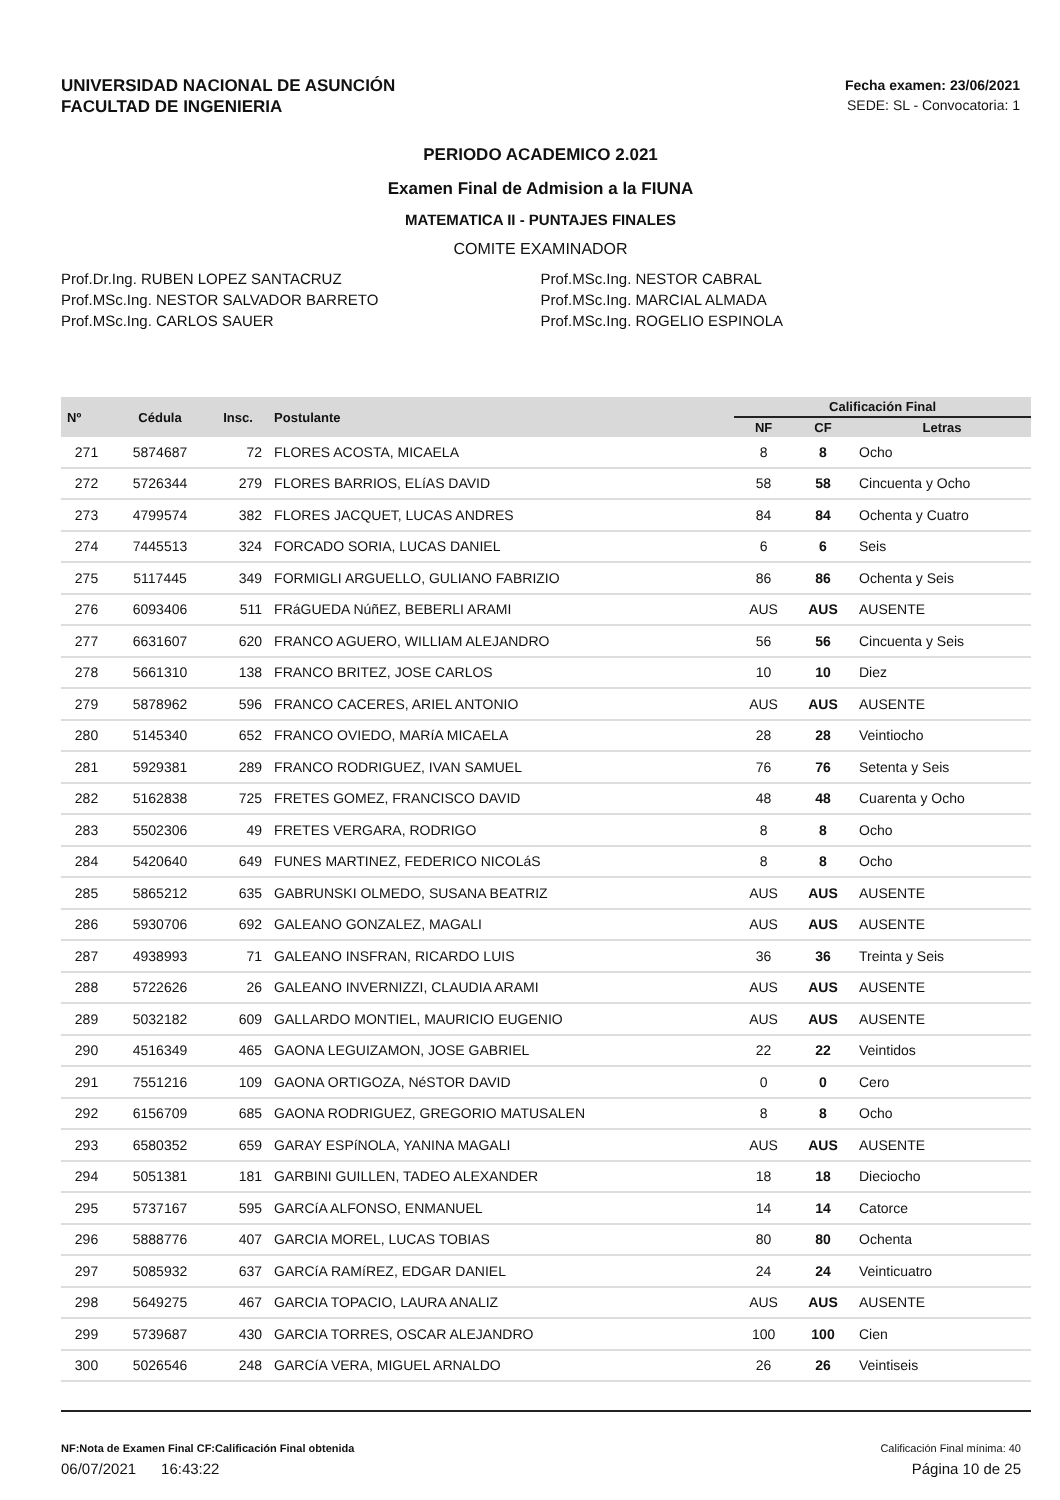UNIVERSIDAD NACIONAL DE ASUNCIÓN
FACULTAD DE INGENIERIA
Fecha examen: 23/06/2021
SEDE: SL - Convocatoria: 1
PERIODO ACADEMICO 2.021
Examen Final de Admision a la FIUNA
MATEMATICA II - PUNTAJES FINALES
COMITE EXAMINADOR
Prof.Dr.Ing. RUBEN LOPEZ SANTACRUZ
Prof.MSc.Ing. NESTOR SALVADOR BARRETO
Prof.MSc.Ing. CARLOS SAUER
Prof.MSc.Ing. NESTOR CABRAL
Prof.MSc.Ing. MARCIAL ALMADA
Prof.MSc.Ing. ROGELIO ESPINOLA
| Nº | Cédula | Insc. | Postulante | Calificación Final | | |
| --- | --- | --- | --- | --- | --- | --- |
| | | | | NF | CF | Letras |
| 271 | 5874687 | 72 | FLORES ACOSTA, MICAELA | 8 | 8 | Ocho |
| 272 | 5726344 | 279 | FLORES BARRIOS, ELíAS DAVID | 58 | 58 | Cincuenta y Ocho |
| 273 | 4799574 | 382 | FLORES JACQUET, LUCAS ANDRES | 84 | 84 | Ochenta y Cuatro |
| 274 | 7445513 | 324 | FORCADO SORIA, LUCAS DANIEL | 6 | 6 | Seis |
| 275 | 5117445 | 349 | FORMIGLI ARGUELLO, GULIANO FABRIZIO | 86 | 86 | Ochenta y Seis |
| 276 | 6093406 | 511 | FRáGUEDA NúñEZ, BEBERLI ARAMI | AUS | AUS | AUSENTE |
| 277 | 6631607 | 620 | FRANCO AGUERO, WILLIAM ALEJANDRO | 56 | 56 | Cincuenta y Seis |
| 278 | 5661310 | 138 | FRANCO BRITEZ, JOSE CARLOS | 10 | 10 | Diez |
| 279 | 5878962 | 596 | FRANCO CACERES, ARIEL ANTONIO | AUS | AUS | AUSENTE |
| 280 | 5145340 | 652 | FRANCO OVIEDO, MARíA MICAELA | 28 | 28 | Veintiocho |
| 281 | 5929381 | 289 | FRANCO RODRIGUEZ, IVAN SAMUEL | 76 | 76 | Setenta y Seis |
| 282 | 5162838 | 725 | FRETES GOMEZ, FRANCISCO DAVID | 48 | 48 | Cuarenta y Ocho |
| 283 | 5502306 | 49 | FRETES VERGARA, RODRIGO | 8 | 8 | Ocho |
| 284 | 5420640 | 649 | FUNES MARTINEZ, FEDERICO NICOLáS | 8 | 8 | Ocho |
| 285 | 5865212 | 635 | GABRUNSKI OLMEDO, SUSANA BEATRIZ | AUS | AUS | AUSENTE |
| 286 | 5930706 | 692 | GALEANO GONZALEZ, MAGALI | AUS | AUS | AUSENTE |
| 287 | 4938993 | 71 | GALEANO INSFRAN, RICARDO LUIS | 36 | 36 | Treinta y Seis |
| 288 | 5722626 | 26 | GALEANO INVERNIZZI, CLAUDIA ARAMI | AUS | AUS | AUSENTE |
| 289 | 5032182 | 609 | GALLARDO MONTIEL, MAURICIO EUGENIO | AUS | AUS | AUSENTE |
| 290 | 4516349 | 465 | GAONA LEGUIZAMON, JOSE GABRIEL | 22 | 22 | Veintidos |
| 291 | 7551216 | 109 | GAONA ORTIGOZA, NéSTOR DAVID | 0 | 0 | Cero |
| 292 | 6156709 | 685 | GAONA RODRIGUEZ, GREGORIO MATUSALEN | 8 | 8 | Ocho |
| 293 | 6580352 | 659 | GARAY ESPíNOLA, YANINA MAGALI | AUS | AUS | AUSENTE |
| 294 | 5051381 | 181 | GARBINI GUILLEN, TADEO ALEXANDER | 18 | 18 | Dieciocho |
| 295 | 5737167 | 595 | GARCíA ALFONSO, ENMANUEL | 14 | 14 | Catorce |
| 296 | 5888776 | 407 | GARCIA MOREL, LUCAS TOBIAS | 80 | 80 | Ochenta |
| 297 | 5085932 | 637 | GARCíA RAMíREZ, EDGAR DANIEL | 24 | 24 | Veinticuatro |
| 298 | 5649275 | 467 | GARCIA TOPACIO, LAURA ANALIZ | AUS | AUS | AUSENTE |
| 299 | 5739687 | 430 | GARCIA TORRES, OSCAR ALEJANDRO | 100 | 100 | Cien |
| 300 | 5026546 | 248 | GARCíA VERA, MIGUEL ARNALDO | 26 | 26 | Veintiseis |
NF:Nota de Examen Final CF:Calificación Final obtenida Calificación Final mínima: 40
06/07/2021 16:43:22 Página 10 de 25